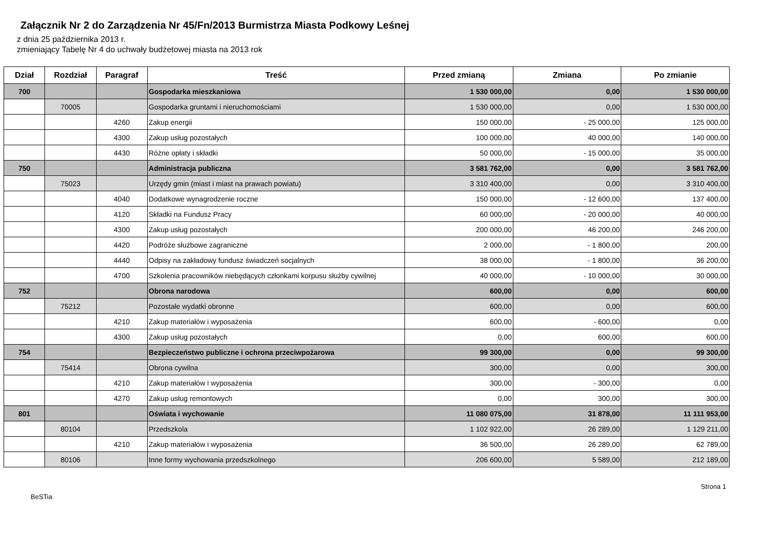Załącznik Nr 2 do Zarządzenia Nr 45/Fn/2013 Burmistrza Miasta Podkowy Leśnej
z dnia 25 października 2013 r.
zmieniający Tabelę Nr 4 do uchwały budżetowej miasta na 2013 rok
| Dział | Rozdział | Paragraf | Treść | Przed zmianą | Zmiana | Po zmianie |
| --- | --- | --- | --- | --- | --- | --- |
| 700 | | | Gospodarka mieszkaniowa | 1 530 000,00 | 0,00 | 1 530 000,00 |
| | 70005 | | Gospodarka gruntami i nieruchomościami | 1 530 000,00 | 0,00 | 1 530 000,00 |
| | | 4260 | Zakup energii | 150 000,00 | - 25 000,00 | 125 000,00 |
| | | 4300 | Zakup usług pozostałych | 100 000,00 | 40 000,00 | 140 000,00 |
| | | 4430 | Różne opłaty i składki | 50 000,00 | - 15 000,00 | 35 000,00 |
| 750 | | | Administracja publiczna | 3 581 762,00 | 0,00 | 3 581 762,00 |
| | 75023 | | Urzędy gmin (miast i miast na prawach powiatu) | 3 310 400,00 | 0,00 | 3 310 400,00 |
| | | 4040 | Dodatkowe wynagrodzenie roczne | 150 000,00 | - 12 600,00 | 137 400,00 |
| | | 4120 | Składki na Fundusz Pracy | 60 000,00 | - 20 000,00 | 40 000,00 |
| | | 4300 | Zakup usług pozostałych | 200 000,00 | 46 200,00 | 246 200,00 |
| | | 4420 | Podróże służbowe zagraniczne | 2 000,00 | - 1 800,00 | 200,00 |
| | | 4440 | Odpisy na zakładowy fundusz świadczeń socjalnych | 38 000,00 | - 1 800,00 | 36 200,00 |
| | | 4700 | Szkolenia pracowników niebędących członkami korpusu służby cywilnej | 40 000,00 | - 10 000,00 | 30 000,00 |
| 752 | | | Obrona narodowa | 600,00 | 0,00 | 600,00 |
| | 75212 | | Pozostałe wydatki obronne | 600,00 | 0,00 | 600,00 |
| | | 4210 | Zakup materiałów i wyposażenia | 600,00 | - 600,00 | 0,00 |
| | | 4300 | Zakup usług pozostałych | 0,00 | 600,00 | 600,00 |
| 754 | | | Bezpieczeństwo publiczne i ochrona przeciwpożarowa | 99 300,00 | 0,00 | 99 300,00 |
| | 75414 | | Obrona cywilna | 300,00 | 0,00 | 300,00 |
| | | 4210 | Zakup materiałów i wyposażenia | 300,00 | - 300,00 | 0,00 |
| | | 4270 | Zakup usług remontowych | 0,00 | 300,00 | 300,00 |
| 801 | | | Oświata i wychowanie | 11 080 075,00 | 31 878,00 | 11 111 953,00 |
| | 80104 | | Przedszkola | 1 102 922,00 | 26 289,00 | 1 129 211,00 |
| | | 4210 | Zakup materiałów i wyposażenia | 36 500,00 | 26 289,00 | 62 789,00 |
| | 80106 | | Inne formy wychowania przedszkolnego | 206 600,00 | 5 589,00 | 212 189,00 |
BeSTia Strona 1